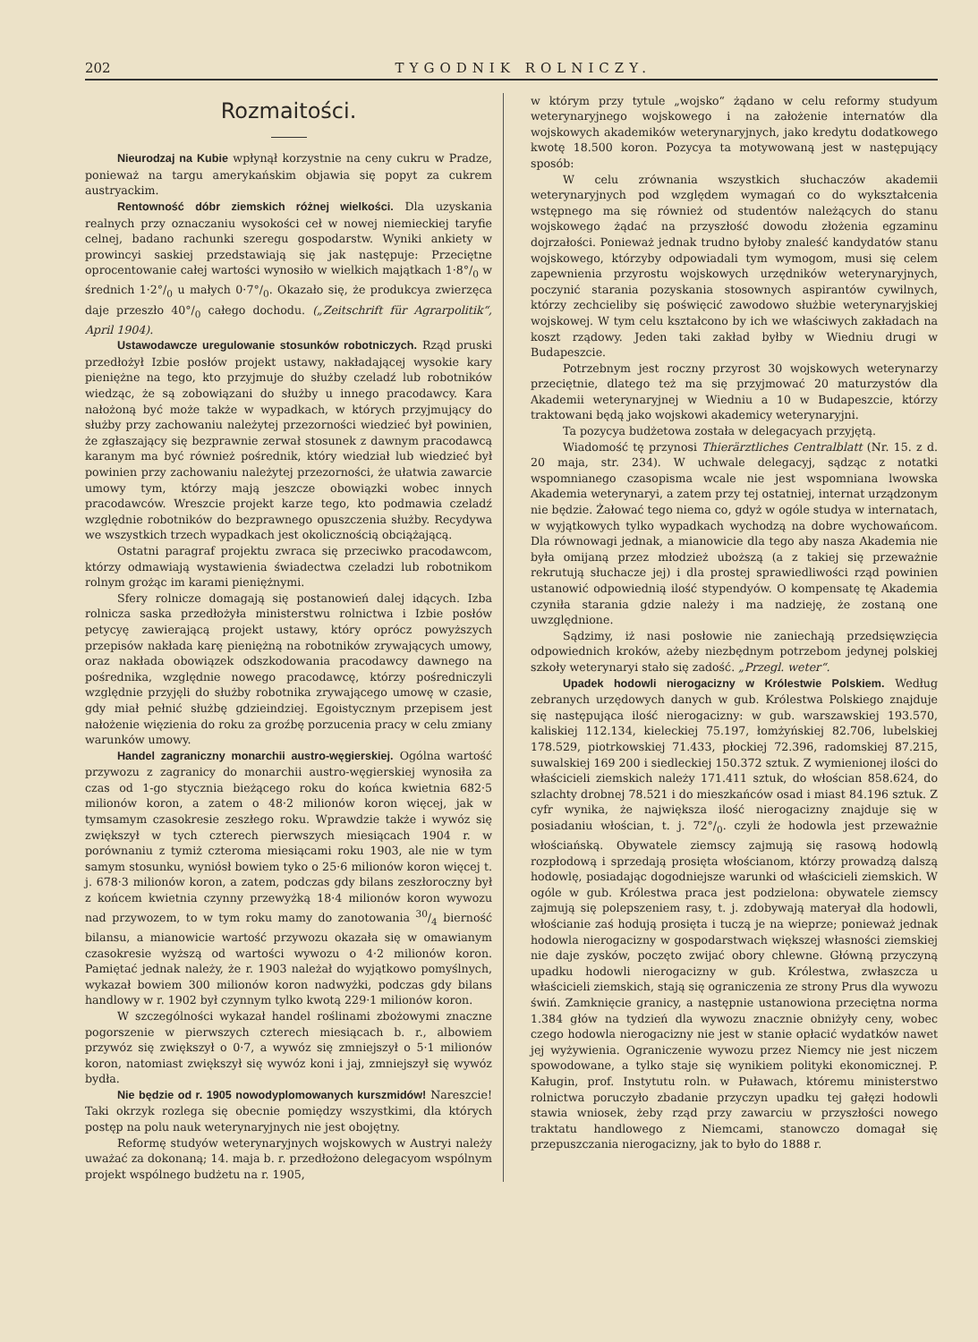202 TYGODNIK ROLNICZY.
Rozmaitości.
Nieurodzaj na Kubie wpłynął korzystnie na ceny cukru w Pradze, ponieważ na targu amerykańskim objawia się popyt za cukrem austryackim.
Rentowność dóbr ziemskich różnej wielkości. Dla uzyskania realnych przy oznaczaniu wysokości ceł w nowej niemieckiej taryfie celnej, badano rachunki szeregu gospodarstw. Wyniki ankiety w prowincyi saskiej przedstawiają się jak następuje: Przeciętne oprocentowanie całej wartości wynosiło w wielkich majątkach 1·8°/<sub>0</sub> w średnich 1·2°/<sub>0</sub> u małych 0·7°/<sub>0</sub>. Okazało się, że produkcya zwierzęca daje przeszło 40°/<sub>0</sub> całego dochodu. („Zeitschrift für Agrarpolitik“, April 1904).
Ustawodawcze uregulowanie stosunków robotniczych. Rząd pruski przedłożył Izbie posłów projekt ustawy, nakładającej wysokie kary pieniężne na tego, kto przyjmuje do służby czeladź lub robotników wiedząc, że są zobowiązani do służby u innego pracodawcy. Kara nałożoną być może także w wypadkach, w których przyjmujący do służby przy zachowaniu należytej przezorności wiedzieć był powinien, że zgłaszający się bezprawnie zerwał stosunek z dawnym pracodawcą karanym ma być również pośrednik, który wiedział lub wiedzieć był powinien przy zachowaniu należytej przezorności, że ułatwia zawarcie umowy tym, którzy mają jeszcze obowiązki wobec innych pracodawców. Wreszcie projekt karze tego, kto podmawia czeladź względnie robotników do bezprawnego opuszczenia służby. Recydywa we wszystkich trzech wypadkach jest okolicznością obciążającą.
Ostatni paragraf projektu zwraca się przeciwko pracodawcom, którzy odmawiają wystawienia świadectwa czeladzi lub robotnikom rolnym grożąc im karami pieniężnymi.
Sfery rolnicze domagają się postanowień dalej idących. Izba rolnicza saska przedłożyła ministerstwu rolnictwa i Izbie posłów petycyę zawierającą projekt ustawy, który oprócz powyższych przepisów nakłada karę pieniężną na robotników zrywających umowy, oraz nakłada obowiązek odszkodowania pracodawcy dawnego na pośrednika, względnie nowego pracodawcę, którzy pośredniczyli względnie przyjęli do służby robotnika zrywającego umowę w czasie, gdy miał pełnić służbę gdzieindziej. Egoistycznym przepisem jest nałożenie więzienia do roku za groźbę porzucenia pracy w celu zmiany warunków umowy.
Handel zagraniczny monarchii austro-węgierskiej. Ogólna wartość przywozu z zagranicy do monarchii austro-węgierskiej wynosiła za czas od 1-go stycznia bieżącego roku do końca kwietnia 682·5 milionów koron, a zatem o 48·2 milionów koron więcej, jak w tymsamym czasokresie zeszłego roku. Wprawdzie także i wywóz się zwiększył w tych czterech pierwszych miesiącach 1904 r. w porównaniu z tymiż czteroma miesiącami roku 1903, ale nie w tym samym stosunku, wyniósł bowiem tyko o 25·6 milionów koron więcej t. j. 678·3 milionów koron, a zatem, podczas gdy bilans zeszłoroczny był z końcem kwietnia czynny przewyżką 18·4 milionów koron wywozu nad przywozem, to w tym roku mamy do zanotowania 30/4 bierność bilansu, a mianowicie wartość przywozu okazała się w omawianym czasokresie wyższą od wartości wywozu o 4·2 milionów koron. Pamiętać jednak należy, że r. 1903 należał do wyjątkowo pomyślnych, wykazał bowiem 300 milionów koron nadwyżki, podczas gdy bilans handlowy w r. 1902 był czynnym tylko kwotą 229·1 milionów koron.
W szczególności wykazał handel roślinami zbożowymi znaczne pogorszenie w pierwszych czterech miesiącach b. r., albowiem przywóz się zwiększył o 0·7, a wywóz się zmniejszył o 5·1 milionów koron, natomiast zwiększył się wywóz koni i jaj, zmniejszył się wywóz bydła.
Nie będzie od r. 1905 nowodyplomowanych kurszmidów! Nareszcie! Taki okrzyk rozlega się obecnie pomiędzy wszystkimi, dla których postęp na polu nauk weterynaryjnych nie jest obojętny.
Reformę studyów weterynaryjnych wojskowych w Austryi należy uważać za dokonaną; 14. maja b. r. przedłożono delegacyom wspólnym projekt wspólnego budżetu na r. 1905,
w którym przy tytule „wojsko“ żądano w celu reformy studyum weterynaryjnego wojskowego i na założenie internatów dla wojskowych akademików weterynaryjnych, jako kredytu dodatkowego kwotę 18.500 koron. Pozycya ta motywowaną jest w następujący sposób:
W celu zrównania wszystkich słuchaczów akademii weterynaryjnych pod względem wymagań co do wykształcenia wstępnego ma się również od studentów należących do stanu wojskowego żądać na przyszłość dowodu złożenia egzaminu dojrzałości. Ponieważ jednak trudno byłoby znaleść kandydatów stanu wojskowego, którzyby odpowiadali tym wymogom, musi się celem zapewnienia przyrostu wojskowych urzędników weterynaryjnych, poczynić starania pozyskania stosownych aspirantów cywilnych, którzy zechcieliby się poświęcić zawodowo służbie weterynaryjskiej wojskowej. W tym celu kształcono by ich we właściwych zakładach na koszt rządowy. Jeden taki zakład byłby w Wiedniu drugi w Budapeszcie.
Potrzebnym jest roczny przyrost 30 wojskowych weterynarzy przeciętnie, dlatego też ma się przyjmować 20 maturzystów dla Akademii weterynaryjnej w Wiedniu a 10 w Budapeszcie, którzy traktowani będą jako wojskowi akademicy weterynaryjni.
Ta pozycya budżetowa została w delegacyach przyjętą.
Wiadomość tę przynosi Thierärztliches Centralblatt (Nr. 15. z d. 20 maja, str. 234). W uchwale delegacyj, sądząc z notatki wspomnianego czasopisma wcale nie jest wspomniana lwowska Akademia weterynaryi, a zatem przy tej ostatniej, internat urządzonym nie będzie. Żałować tego niema co, gdyż w ogóle studya w internatach, w wyjątkowych tylko wypadkach wychodzą na dobre wychowańcom. Dla równowagi jednak, a mianowicie dla tego aby nasza Akademia nie była omijaną przez młodzież uboższą (a z takiej się przeważnie rekrutują słuchacze jej) i dla prostej sprawiedliwości rząd powinien ustanowić odpowiednią ilość stypendyów. O kompensatę tę Akademia czyniła starania gdzie należy i ma nadzieję, że zostaną one uwzględnione.
Sądzimy, iż nasi posłowie nie zaniechają przedsięwzięcia odpowiednich kroków, ażeby niezbędnym potrzebom jedynej polskiej szkoły weterynaryi stało się zadość. „Przegl. weter“.
Upadek hodowli nierogacizny w Królestwie Polskiem. Według zebranych urzędowych danych w gub. Królestwa Polskiego znajduje się następująca ilość nierogacizny: w gub. warszawskiej 193.570, kaliskiej 112.134, kieleckiej 75.197, łomżyńskiej 82.706, lubelskiej 178.529, piotrkowskiej 71.433, płockiej 72.396, radomskiej 87.215, suwalskiej 169 200 i siedleckiej 150.372 sztuk. Z wymienionej ilości do właścicieli ziemskich należy 171.411 sztuk, do włościan 858.624, do szlachty drobnej 78.521 i do mieszkańców osad i miast 84.196 sztuk. Z cyfr wynika, że największa ilość nierogacizny znajduje się w posiadaniu włościan, t. j. 72°/<sub>0</sub>. czyli że hodowla jest przeważnie włościańską. Obywatele ziemscy zajmują się rasową hodowlą rozpłodową i sprzedają prosięta włościanom, którzy prowadzą dalszą hodowlę, posiadając dogodniejsze warunki od właścicieli ziemskich. W ogóle w gub. Królestwa praca jest podzielona: obywatele ziemscy zajmują się polepszeniem rasy, t. j. zdobywają materyał dla hodowli, włościanie zaś hodują prosięta i tuczą je na wieprze; ponieważ jednak hodowla nierogacizny w gospodarstwach większej własności ziemskiej nie daje zysków, poczęto zwijać obory chlewne. Główną przyczyną upadku hodowli nierogacizny w gub. Królestwa, zwłaszcza u właścicieli ziemskich, stają się ograniczenia ze strony Prus dla wywozu świń. Zamknięcie granicy, a następnie ustanowiona przeciętna norma 1.384 głów na tydzień dla wywozu znacznie obniżyły ceny, wobec czego hodowla nierogacizny nie jest w stanie opłacić wydatków nawet jej wyżywienia. Ograniczenie wywozu przez Niemcy nie jest niczem spowodowane, a tylko staje się wynikiem polityki ekonomicznej. P. Kaługin, prof. Instytutu roln. w Puławach, któremu ministerstwo rolnictwa poruczyło zbadanie przyczyn upadku tej gałęzi hodowli stawia wniosek, żeby rząd przy zawarciu w przyszłości nowego traktatu handlowego z Niemcami, stanowczo domagał się przepuszczania nierogacizny, jak to było do 1888 r.